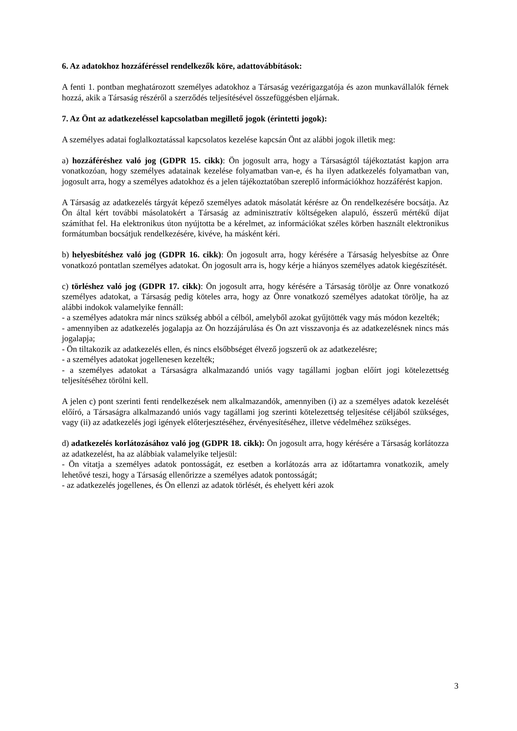6. Az adatokhoz hozzáféréssel rendelkezők köre, adattovábbítások:
A fenti 1. pontban meghatározott személyes adatokhoz a Társaság vezérigazgatója és azon munkavállalók férnek hozzá, akik a Társaság részéről a szerződés teljesítésével összefüggésben eljárnak.
7. Az Önt az adatkezeléssel kapcsolatban megillető jogok (érintetti jogok):
A személyes adatai foglalkoztatással kapcsolatos kezelése kapcsán Önt az alábbi jogok illetik meg:
a) hozzáféréshez való jog (GDPR 15. cikk): Ön jogosult arra, hogy a Társaságtól tájékoztatást kapjon arra vonatkozóan, hogy személyes adatainak kezelése folyamatban van-e, és ha ilyen adatkezelés folyamatban van, jogosult arra, hogy a személyes adatokhoz és a jelen tájékoztatóban szereplő információkhoz hozzáférést kapjon.
A Társaság az adatkezelés tárgyát képező személyes adatok másolatát kérésre az Ön rendelkezésére bocsátja. Az Ön által kért további másolatokért a Társaság az adminisztratív költségeken alapuló, ésszerű mértékű díjat számíthat fel. Ha elektronikus úton nyújtotta be a kérelmet, az információkat széles körben használt elektronikus formátumban bocsátjuk rendelkezésére, kivéve, ha másként kéri.
b) helyesbítéshez való jog (GDPR 16. cikk): Ön jogosult arra, hogy kérésére a Társaság helyesbítse az Önre vonatkozó pontatlan személyes adatokat. Ön jogosult arra is, hogy kérje a hiányos személyes adatok kiegészítését.
c) törléshez való jog (GDPR 17. cikk): Ön jogosult arra, hogy kérésére a Társaság törölje az Önre vonatkozó személyes adatokat, a Társaság pedig köteles arra, hogy az Önre vonatkozó személyes adatokat törölje, ha az alábbi indokok valamelyike fennáll:
- a személyes adatokra már nincs szükség abból a célból, amelyből azokat gyűjtötték vagy más módon kezelték;
- amennyiben az adatkezelés jogalapja az Ön hozzájárulása és Ön azt visszavonja és az adatkezelésnek nincs más jogalapja;
- Ön tiltakozik az adatkezelés ellen, és nincs elsőbbséget élvező jogszerű ok az adatkezelésre;
- a személyes adatokat jogellenesen kezelték;
- a személyes adatokat a Társaságra alkalmazandó uniós vagy tagállami jogban előírt jogi kötelezettség teljesítéséhez törölni kell.
A jelen c) pont szerinti fenti rendelkezések nem alkalmazandók, amennyiben (i) az a személyes adatok kezelését előíró, a Társaságra alkalmazandó uniós vagy tagállami jog szerinti kötelezettség teljesítése céljából szükséges, vagy (ii) az adatkezelés jogi igények előterjesztéséhez, érvényesítéséhez, illetve védelméhez szükséges.
d) adatkezelés korlátozásához való jog (GDPR 18. cikk): Ön jogosult arra, hogy kérésére a Társaság korlátozza az adatkezelést, ha az alábbiak valamelyike teljesül:
- Ön vitatja a személyes adatok pontosságát, ez esetben a korlátozás arra az időtartamra vonatkozik, amely lehetővé teszi, hogy a Társaság ellenőrizze a személyes adatok pontosságát;
- az adatkezelés jogellenes, és Ön ellenzi az adatok törlését, és ehelyett kéri azok
3